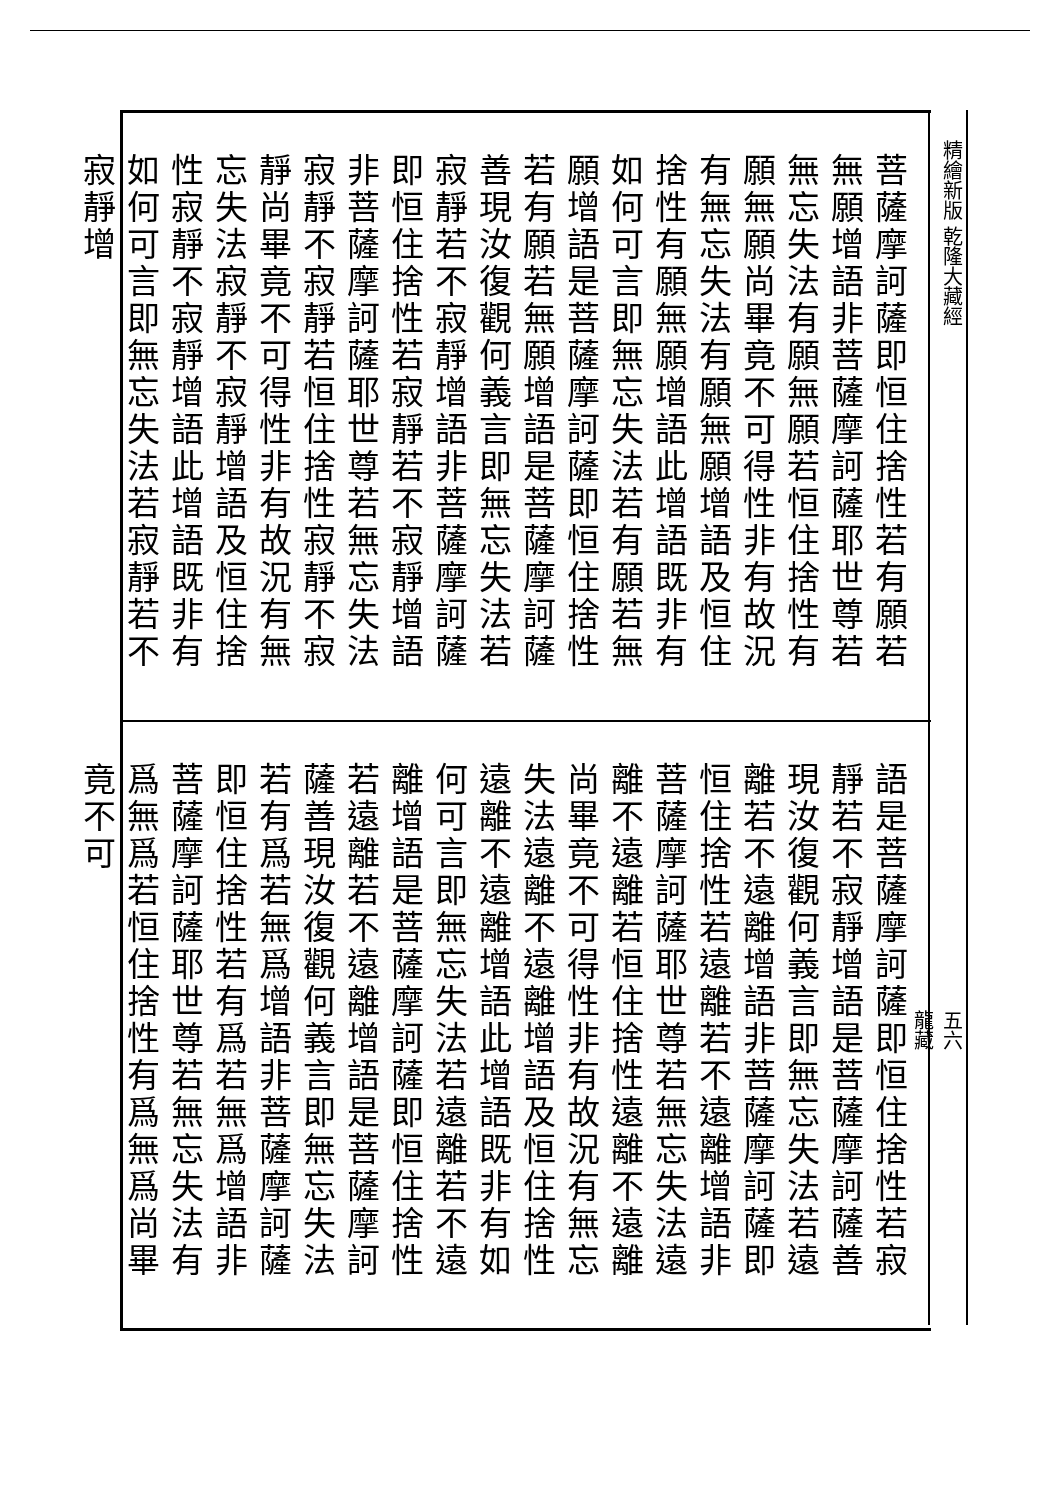精繪新版 乾隆大藏經
菩薩摩訶薩即恒住捨性若有願若無願增語非菩薩摩訶薩耶世尊若無忘失法有願無願若恒住捨性有願無願尚畢竟不可得性非有故況有無忘失法有願無願增語及恒住捨性有願無願增語此增語既非有如何可言即無忘失法若有願若無願增語是菩薩摩訶薩即恒住捨性若有願若無願增語是菩薩摩訶薩善現汝復觀何義言即無忘失法若寂靜若不寂靜增語非菩薩摩訶薩即恒住捨性若寂靜若不寂靜增語非菩薩摩訶薩耶世尊若無忘失法寂靜不寂靜若恒住捨性寂靜不寂靜尚畢竟不可得性非有故況有無忘失法寂靜不寂靜增語及恒住捨性寂靜不寂靜增語此增語既非有如何可言即無忘失法若寂靜若不寂靜增
語是菩薩摩訶薩即恒住捨性若寂靜若不寂靜增語是菩薩摩訶薩善現汝復觀何義言即無忘失法若遠離若不遠離增語非菩薩摩訶薩即恒住捨性若遠離若不遠離增語非菩薩摩訶薩耶世尊若無忘失法遠離不遠離若恒住捨性遠離不遠離尚畢竟不可得性非有故況有無忘失法遠離不遠離增語及恒住捨性遠離不遠離增語此增語既非有如何可言即無忘失法若遠離若不遠離增語是菩薩摩訶薩即恒住捨性若遠離若不遠離增語是菩薩摩訶薩善現汝復觀何義言即無忘失法若有爲若無爲增語非菩薩摩訶薩即恒住捨性若有爲若無爲增語非菩薩摩訶薩耶世尊若無忘失法有爲無爲若恒住捨性有爲無爲尚畢竟不可
五六
龍藏